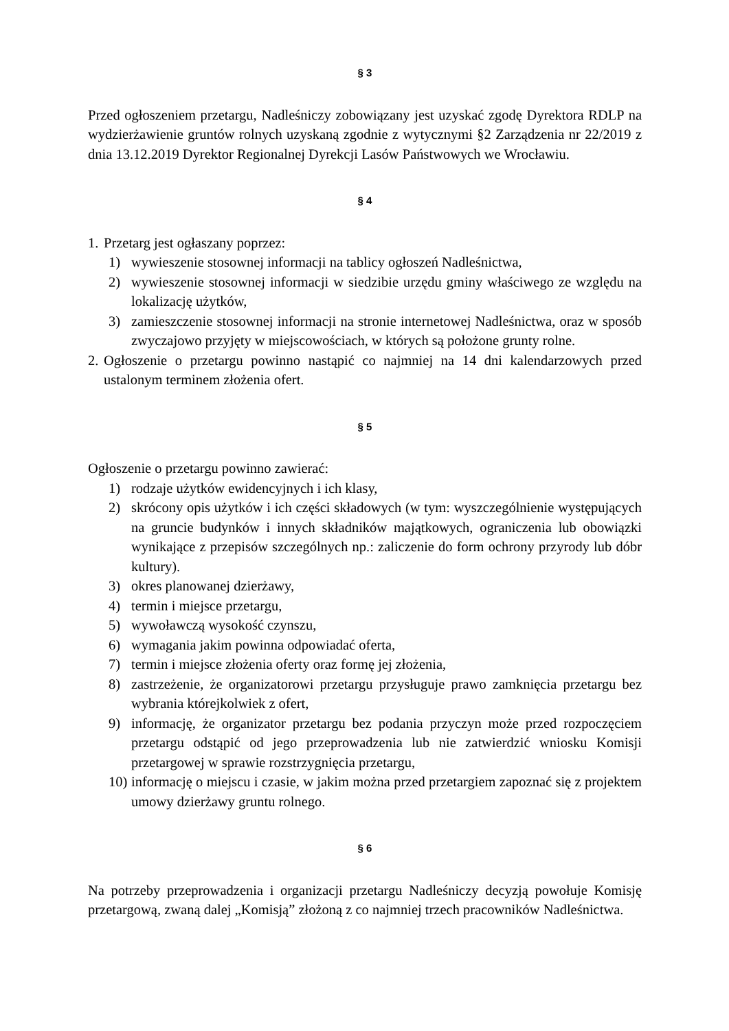§ 3
Przed ogłoszeniem przetargu, Nadleśniczy zobowiązany jest uzyskać zgodę Dyrektora RDLP na wydzierżawienie gruntów rolnych uzyskaną zgodnie z wytycznymi §2 Zarządzenia nr 22/2019 z dnia 13.12.2019 Dyrektor Regionalnej Dyrekcji Lasów Państwowych we Wrocławiu.
§ 4
1. Przetarg jest ogłaszany poprzez:
1) wywieszenie stosownej informacji na tablicy ogłoszeń Nadleśnictwa,
2) wywieszenie stosownej informacji w siedzibie urzędu gminy właściwego ze względu na lokalizację użytków,
3) zamieszczenie stosownej informacji na stronie internetowej Nadleśnictwa, oraz w sposób zwyczajowo przyjęty w miejscowościach, w których są położone grunty rolne.
2. Ogłoszenie o przetargu powinno nastąpić co najmniej na 14 dni kalendarzowych przed ustalonym terminem złożenia ofert.
§ 5
Ogłoszenie o przetargu powinno zawierać:
1) rodzaje użytków ewidencyjnych i ich klasy,
2) skrócony opis użytków i ich części składowych (w tym: wyszczególnienie występujących na gruncie budynków i innych składników majątkowych, ograniczenia lub obowiązki wynikające z przepisów szczególnych np.: zaliczenie do form ochrony przyrody lub dóbr kultury).
3) okres planowanej dzierżawy,
4) termin i miejsce przetargu,
5) wywoławczą wysokość czynszu,
6) wymagania jakim powinna odpowiadać oferta,
7) termin i miejsce złożenia oferty oraz formę jej złożenia,
8) zastrzeżenie, że organizatorowi przetargu przysługuje prawo zamknięcia przetargu bez wybrania którejkolwiek z ofert,
9) informację, że organizator przetargu bez podania przyczyn może przed rozpoczęciem przetargu odstąpić od jego przeprowadzenia lub nie zatwierdzić wniosku Komisji przetargowej w sprawie rozstrzygnięcia przetargu,
10) informację o miejscu i czasie, w jakim można przed przetargiem zapoznać się z projektem umowy dzierżawy gruntu rolnego.
§ 6
Na potrzeby przeprowadzenia i organizacji przetargu Nadleśniczy decyzją powołuje Komisję przetargową, zwaną dalej „Komisją” złożoną z co najmniej trzech pracowników Nadleśnictwa.